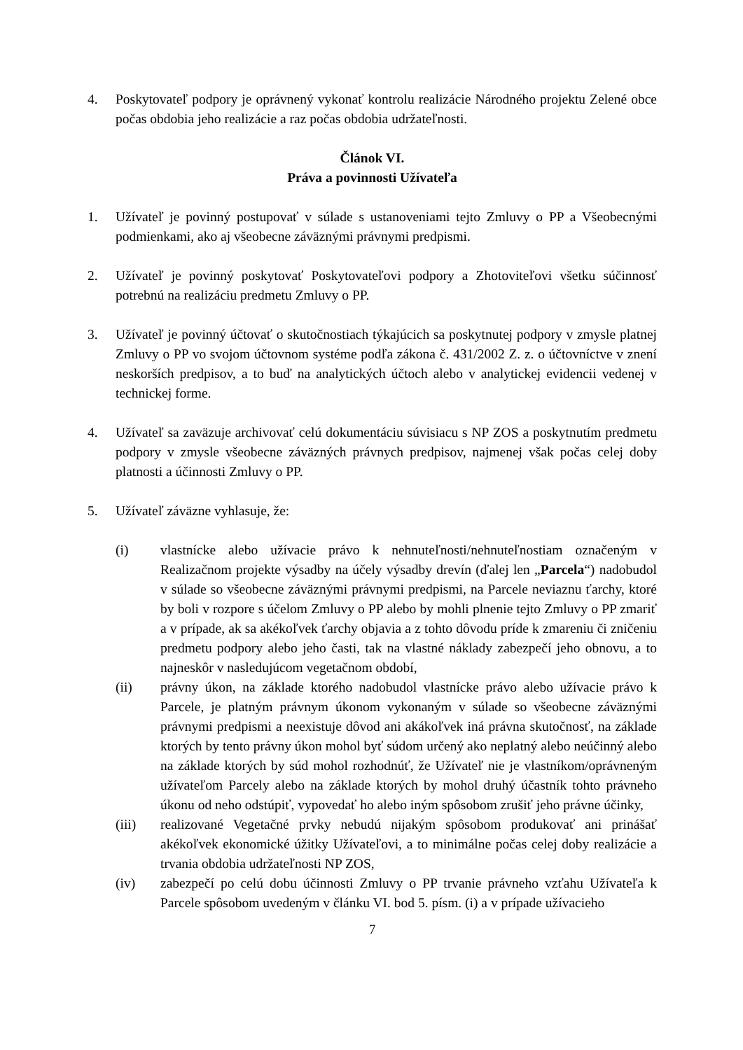4. Poskytovateľ podpory je oprávnený vykonať kontrolu realizácie Národného projektu Zelené obce počas obdobia jeho realizácie a raz počas obdobia udržateľnosti.
Článok VI.
Práva a povinnosti Užívateľa
1. Užívateľ je povinný postupovať v súlade s ustanoveniami tejto Zmluvy o PP a Všeobecnými podmienkami, ako aj všeobecne záväznými právnymi predpismi.
2. Užívateľ je povinný poskytovať Poskytovateľovi podpory a Zhotoviteľovi všetku súčinnosť potrebnú na realizáciu predmetu Zmluvy o PP.
3. Užívateľ je povinný účtovať o skutočnostiach týkajúcich sa poskytnutej podpory v zmysle platnej Zmluvy o PP vo svojom účtovnom systéme podľa zákona č. 431/2002 Z. z. o účtovníctve v znení neskorších predpisov, a to buď na analytických účtoch alebo v analytickej evidencii vedenej v technickej forme.
4. Užívateľ sa zaväzuje archivovať celú dokumentáciu súvisiacu s NP ZOS a poskytnutím predmetu podpory v zmysle všeobecne záväzných právnych predpisov, najmenej však počas celej doby platnosti a účinnosti Zmluvy o PP.
5. Užívateľ záväzne vyhlasuje, že:
(i) vlastnícke alebo užívacie právo k nehnuteľnosti/nehnuteľnostiam označeným v Realizačnom projekte výsadby na účely výsadby drevín (ďalej len „Parcela“) nadobudol v súlade so všeobecne záväznými právnymi predpismi, na Parcele neviaznu ťarchy, ktoré by boli v rozpore s účelom Zmluvy o PP alebo by mohli plnenie tejto Zmluvy o PP zmariť a v prípade, ak sa akékoľvek ťarchy objavia a z tohto dôvodu príde k zmareniu či zničeniu predmetu podpory alebo jeho časti, tak na vlastné náklady zabezpečí jeho obnovu, a to najneskôr v nasledujúcom vegetačnom období,
(ii) právny úkon, na základe ktorého nadobudol vlastnícke právo alebo užívacie právo k Parcele, je platným právnym úkonom vykonaným v súlade so všeobecne záväznými právnymi predpismi a neexistuje dôvod ani akákoľvek iná právna skutočnosť, na základe ktorých by tento právny úkon mohol byť súdom určený ako neplatný alebo neúčinný alebo na základe ktorých by súd mohol rozhodnúť, že Užívateľ nie je vlastníkom/oprávneným užívateľom Parcely alebo na základe ktorých by mohol druhý účastník tohto právneho úkonu od neho odstúpiť, vypovedať ho alebo iným spôsobom zrušiť jeho právne účinky,
(iii) realizované Vegetačné prvky nebudú nijakým spôsobom produkovať ani prinášať akékoľvek ekonomické úžitky Užívateľovi, a to minimálne počas celej doby realizácie a trvania obdobia udržateľnosti NP ZOS,
(iv) zabezpečí po celú dobu účinnosti Zmluvy o PP trvanie právneho vzťahu Užívateľa k Parcele spôsobom uvedeným v článku VI. bod 5. písm. (i) a v prípade užívacieho
7